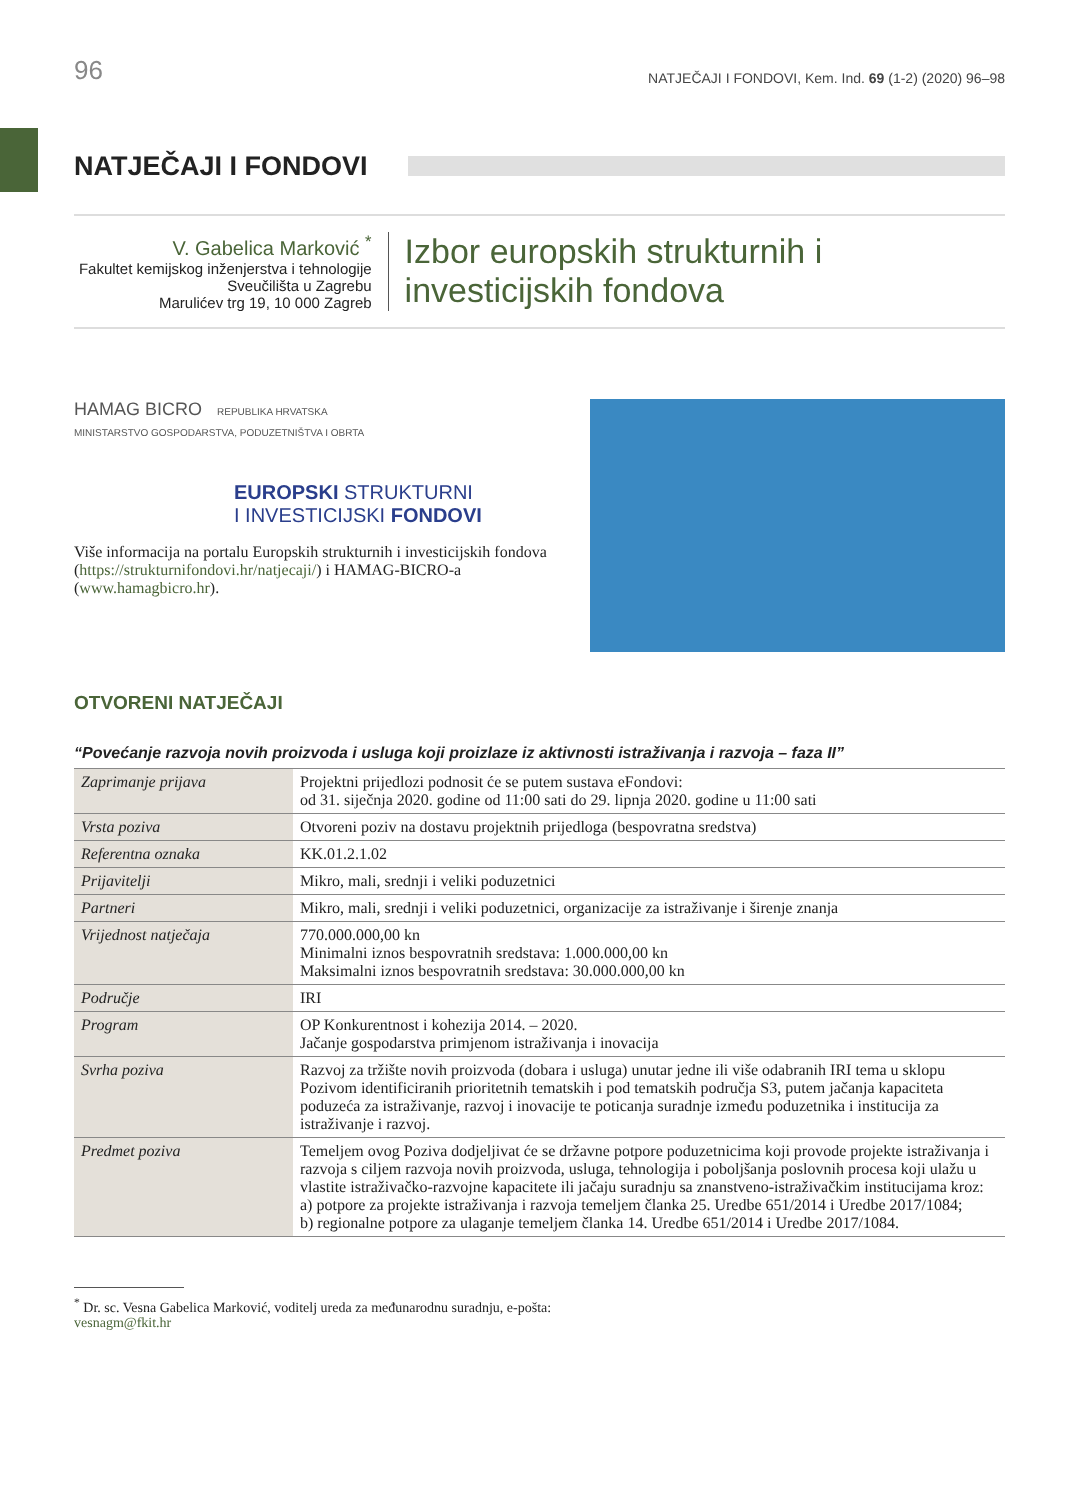96 NATJEČAJI I FONDOVI, Kem. Ind. 69 (1-2) (2020) 96–98
NATJEČAJI I FONDOVI
V. Gabelica Marković <sup>*</sup>
Fakultet kemijskog inženjerstva i tehnologije
Sveučilišta u Zagrebu
Marulićev trg 19, 10 000 Zagreb
Izbor europskih strukturnih i investicijskih fondova
HAMAG BICRO REPUBLIKA HRVATSKA
MINISTARSTVO GOSPODARSTVA, PODUZETNIŠTVA I OBRTA
EUROPSKI STRUKTURNI
I INVESTICIJSKI FONDOVI
Više informacija na portalu Europskih strukturnih i investicijskih fondova (https://strukturnifondovi.hr/natjecaji/) i HAMAG-BICRO-a (www.hamagbicro.hr).
OTVORENI NATJEČAJI
“Povećanje razvoja novih proizvoda i usluga koji proizlaze iz aktivnosti istraživanja i razvoja – faza II”
| Zaprimanje prijava | Projektni prijedlozi podnosit će se putem sustava eFondovi: od 31. siječnja 2020. godine od 11:00 sati do 29. lipnja 2020. godine u 11:00 sati |
| Vrsta poziva | Otvoreni poziv na dostavu projektnih prijedloga (bespovratna sredstva) |
| Referentna oznaka | KK.01.2.1.02 |
| Prijavitelji | Mikro, mali, srednji i veliki poduzetnici |
| Partneri | Mikro, mali, srednji i veliki poduzetnici, organizacije za istraživanje i širenje znanja |
| Vrijednost natječaja | 770.000.000,00 kn Minimalni iznos bespovratnih sredstava: 1.000.000,00 kn Maksimalni iznos bespovratnih sredstava: 30.000.000,00 kn |
| Područje | IRI |
| Program | OP Konkurentnost i kohezija 2014. – 2020. Jačanje gospodarstva primjenom istraživanja i inovacija |
| Svrha poziva | Razvoj za tržište novih proizvoda (dobara i usluga) unutar jedne ili više odabranih IRI tema u sklopu Pozivom identificiranih prioritetnih tematskih i pod tematskih područja S3, putem jačanja kapaciteta poduzeća za istraživanje, razvoj i inovacije te poticanja suradnje između poduzetnika i institucija za istraživanje i razvoj. |
| Predmet poziva | Temeljem ovog Poziva dodjeljivat će se državne potpore poduzetnicima koji provode projekte istraživanja i razvoja s ciljem razvoja novih proizvoda, usluga, tehnologija i poboljšanja poslovnih procesa koji ulažu u vlastite istraživačko-razvojne kapacitete ili jačaju suradnju sa znanstveno-istraživačkim institucijama kroz: a) potpore za projekte istraživanja i razvoja temeljem članka 25. Uredbe 651/2014 i Uredbe 2017/1084; b) regionalne potpore za ulaganje temeljem članka 14. Uredbe 651/2014 i Uredbe 2017/1084. |
<sup>*</sup> Dr. sc. Vesna Gabelica Marković, voditelj ureda za međunarodnu suradnju, e-pošta: vesnagm@fkit.hr